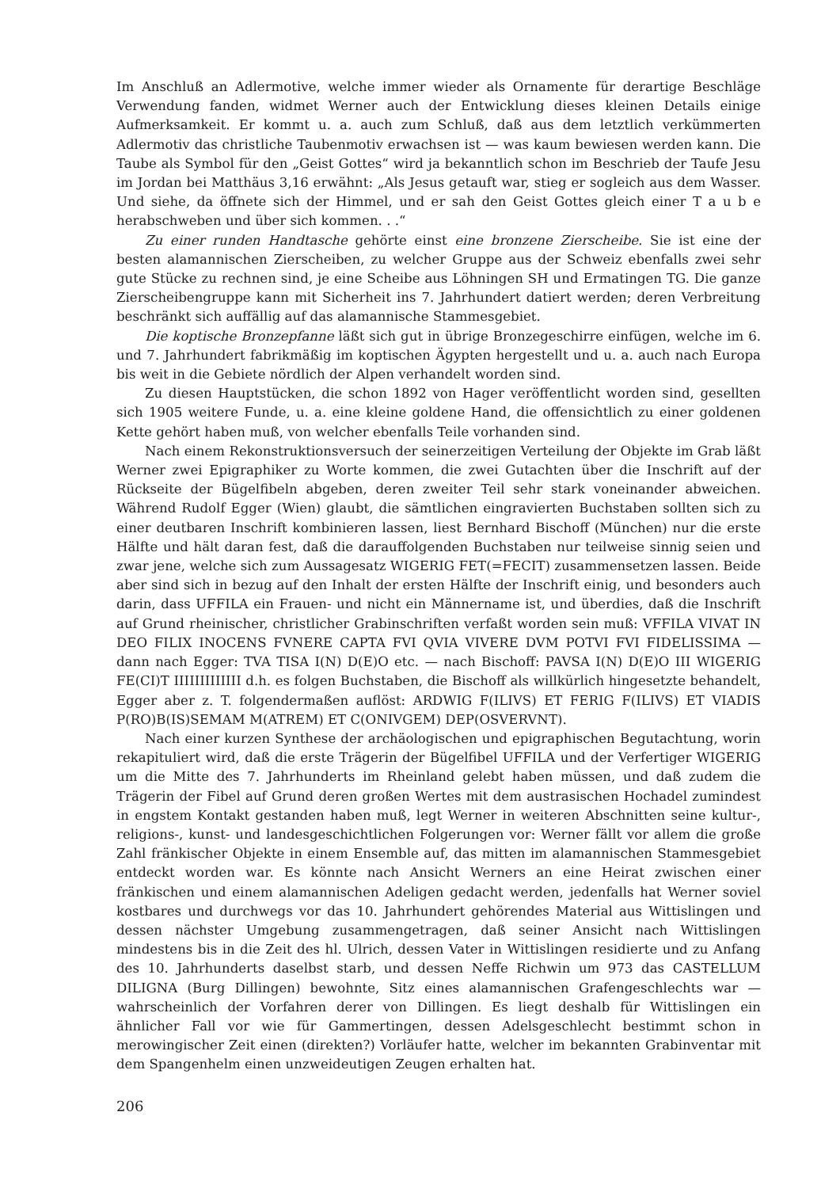Im Anschluß an Adlermotive, welche immer wieder als Ornamente für derartige Beschläge Verwendung fanden, widmet Werner auch der Entwicklung dieses kleinen Details einige Aufmerksamkeit. Er kommt u. a. auch zum Schluß, daß aus dem letztlich verkümmerten Adlermotiv das christliche Taubenmotiv erwachsen ist — was kaum bewiesen werden kann. Die Taube als Symbol für den „Geist Gottes“ wird ja bekanntlich schon im Beschrieb der Taufe Jesu im Jordan bei Matthäus 3,16 erwähnt: „Als Jesus getauft war, stieg er sogleich aus dem Wasser. Und siehe, da öffnete sich der Himmel, und er sah den Geist Gottes gleich einer T a u b e herabschweben und über sich kommen. . .“
Zu einer runden Handtasche gehörte einst eine bronzene Zierscheibe. Sie ist eine der besten alamannischen Zierscheiben, zu welcher Gruppe aus der Schweiz ebenfalls zwei sehr gute Stücke zu rechnen sind, je eine Scheibe aus Löhningen SH und Ermatingen TG. Die ganze Zierscheibengruppe kann mit Sicherheit ins 7. Jahrhundert datiert werden; deren Verbreitung beschränkt sich auffällig auf das alamannische Stammesgebiet.
Die koptische Bronzepfanne läßt sich gut in übrige Bronzegeschirre einfügen, welche im 6. und 7. Jahrhundert fabrikmäßig im koptischen Ägypten hergestellt und u. a. auch nach Europa bis weit in die Gebiete nördlich der Alpen verhandelt worden sind.
Zu diesen Hauptstücken, die schon 1892 von Hager veröffentlicht worden sind, gesellten sich 1905 weitere Funde, u. a. eine kleine goldene Hand, die offensichtlich zu einer goldenen Kette gehört haben muß, von welcher ebenfalls Teile vorhanden sind.
Nach einem Rekonstruktionsversuch der seinerzeitigen Verteilung der Objekte im Grab läßt Werner zwei Epigraphiker zu Worte kommen, die zwei Gutachten über die Inschrift auf der Rückseite der Bügelfibeln abgeben, deren zweiter Teil sehr stark voneinander abweichen. Während Rudolf Egger (Wien) glaubt, die sämtlichen eingravierten Buchstaben sollten sich zu einer deutbaren Inschrift kombinieren lassen, liest Bernhard Bischoff (München) nur die erste Hälfte und hält daran fest, daß die darauffolgenden Buchstaben nur teilweise sinnig seien und zwar jene, welche sich zum Aussagesatz WIGERIG FET(=FECIT) zusammensetzen lassen. Beide aber sind sich in bezug auf den Inhalt der ersten Hälfte der Inschrift einig, und besonders auch darin, dass UFFILA ein Frauen- und nicht ein Männername ist, und überdies, daß die Inschrift auf Grund rheinischer, christlicher Grabinschriften verfaßt worden sein muß: VFFILA VIVAT IN DEO FILIX INOCENS FVNERE CAPTA FVI QVIA VIVERE DVM POTVI FVI FIDELISSIMA — dann nach Egger: TVA TISA I(N) D(E)O etc. — nach Bischoff: PAVSA I(N) D(E)O III WIGERIG FE(CI)T IIIIIIIIIIIII d.h. es folgen Buchstaben, die Bischoff als willkürlich hingesetzte behandelt, Egger aber z. T. folgendermaßen auflöst: ARDWIG F(ILIVS) ET FERIG F(ILIVS) ET VIADIS P(RO)B(IS)SEMAM M(ATREM) ET C(ONIVGEM) DEP(OSVERVNT).
Nach einer kurzen Synthese der archäologischen und epigraphischen Begutachtung, worin rekapituliert wird, daß die erste Trägerin der Bügelfibel UFFILA und der Verfertiger WIGERIG um die Mitte des 7. Jahrhunderts im Rheinland gelebt haben müssen, und daß zudem die Trägerin der Fibel auf Grund deren großen Wertes mit dem austrasischen Hochadel zumindest in engstem Kontakt gestanden haben muß, legt Werner in weiteren Abschnitten seine kultur-, religions-, kunst- und landesgeschichtlichen Folgerungen vor: Werner fällt vor allem die große Zahl fränkischer Objekte in einem Ensemble auf, das mitten im alamannischen Stammesgebiet entdeckt worden war. Es könnte nach Ansicht Werners an eine Heirat zwischen einer fränkischen und einem alamannischen Adeligen gedacht werden, jedenfalls hat Werner soviel kostbares und durchwegs vor das 10. Jahrhundert gehörendes Material aus Wittislingen und dessen nächster Umgebung zusammengetragen, daß seiner Ansicht nach Wittislingen mindestens bis in die Zeit des hl. Ulrich, dessen Vater in Wittislingen residierte und zu Anfang des 10. Jahrhunderts daselbst starb, und dessen Neffe Richwin um 973 das CASTELLUM DILIGNA (Burg Dillingen) bewohnte, Sitz eines alamannischen Grafengeschlechts war — wahrscheinlich der Vorfahren derer von Dillingen. Es liegt deshalb für Wittislingen ein ähnlicher Fall vor wie für Gammertingen, dessen Adelsgeschlecht bestimmt schon in merowingischer Zeit einen (direkten?) Vorläufer hatte, welcher im bekannten Grabinventar mit dem Spangenhelm einen unzweideutigen Zeugen erhalten hat.
206